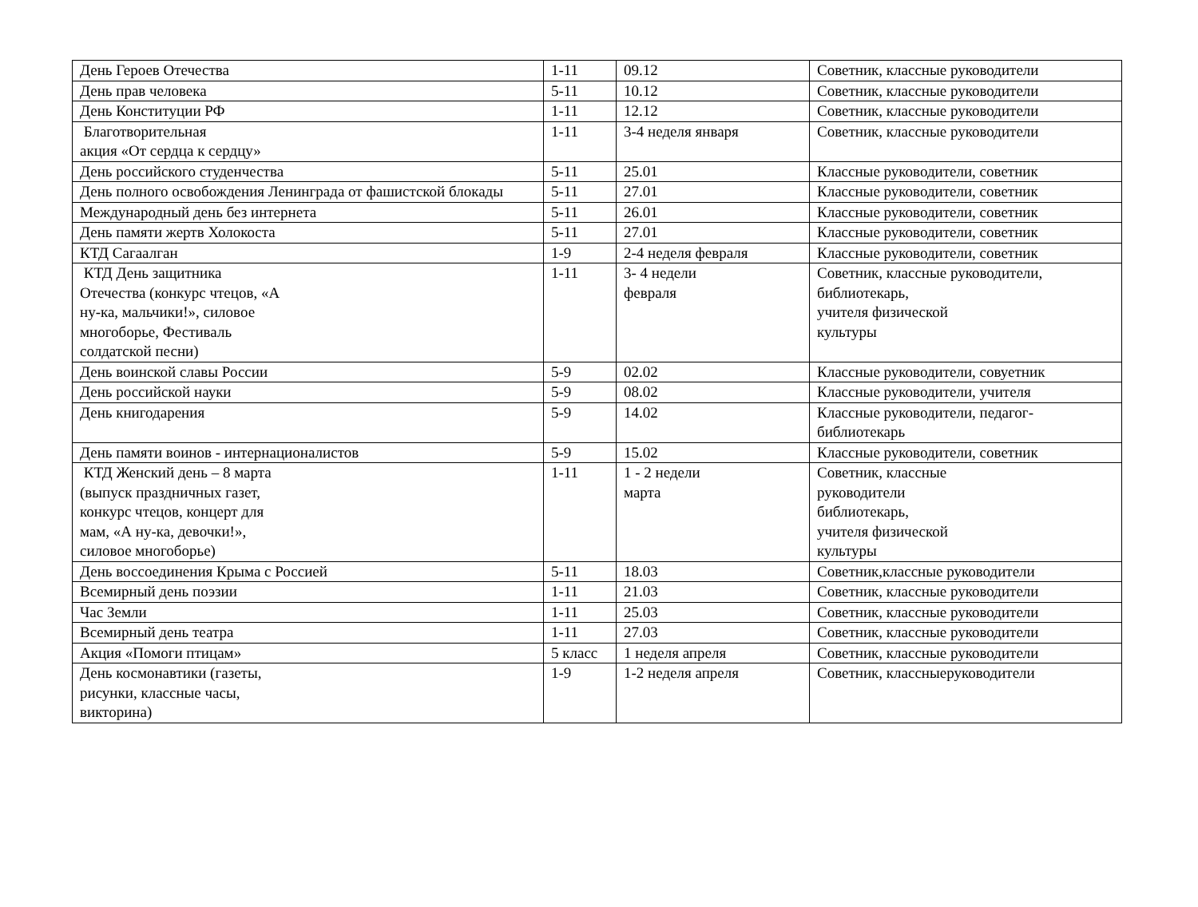| День Героев Отечества | 1-11 | 09.12 | Советник, классные руководители |
| День прав человека | 5-11 | 10.12 | Советник, классные руководители |
| День Конституции РФ | 1-11 | 12.12 | Советник, классные руководители |
| Благотворительная акция «От сердца к сердцу» | 1-11 | 3-4 неделя января | Советник, классные руководители |
| День российского студенчества | 5-11 | 25.01 | Классные руководители, советник |
| День полного освобождения Ленинграда от фашистской блокады | 5-11 | 27.01 | Классные руководители, советник |
| Международный день без интернета | 5-11 | 26.01 | Классные руководители, советник |
| День памяти жертв Холокоста | 5-11 | 27.01 | Классные руководители, советник |
| КТД Сагаалган | 1-9 | 2-4 неделя февраля | Классные руководители, советник |
| КТД День защитника Отечества (конкурс чтецов, «А ну-ка, мальчики!», силовое многоборье, Фестиваль солдатской песни) | 1-11 | 3- 4 недели февраля | Советник, классные руководители, библиотекарь, учителя физической культуры |
| День воинской славы России | 5-9 | 02.02 | Классные руководители, совуетник |
| День российской науки | 5-9 | 08.02 | Классные руководители, учителя |
| День книгодарения | 5-9 | 14.02 | Классные руководители, педагог- библиотекарь |
| День памяти воинов - интернационалистов | 5-9 | 15.02 | Классные руководители, советник |
| КТД Женский день – 8 марта (выпуск праздничных газет, конкурс чтецов, концерт для мам, «А ну-ка, девочки!», силовое многоборье) | 1-11 | 1 - 2 недели марта | Советник, классные руководители библиотекарь, учителя физической культуры |
| День воссоединения Крыма с Россией | 5-11 | 18.03 | Советник,классные руководители |
| Всемирный день поэзии | 1-11 | 21.03 | Советник, классные руководители |
| Час Земли | 1-11 | 25.03 | Советник, классные руководители |
| Всемирный день театра | 1-11 | 27.03 | Советник, классные руководители |
| Акция «Помоги птицам» | 5 класс | 1 неделя апреля | Советник, классные руководители |
| День космонавтики (газеты, рисунки, классные часы, викторина) | 1-9 | 1-2 неделя апреля | Советник, классныеруководители |